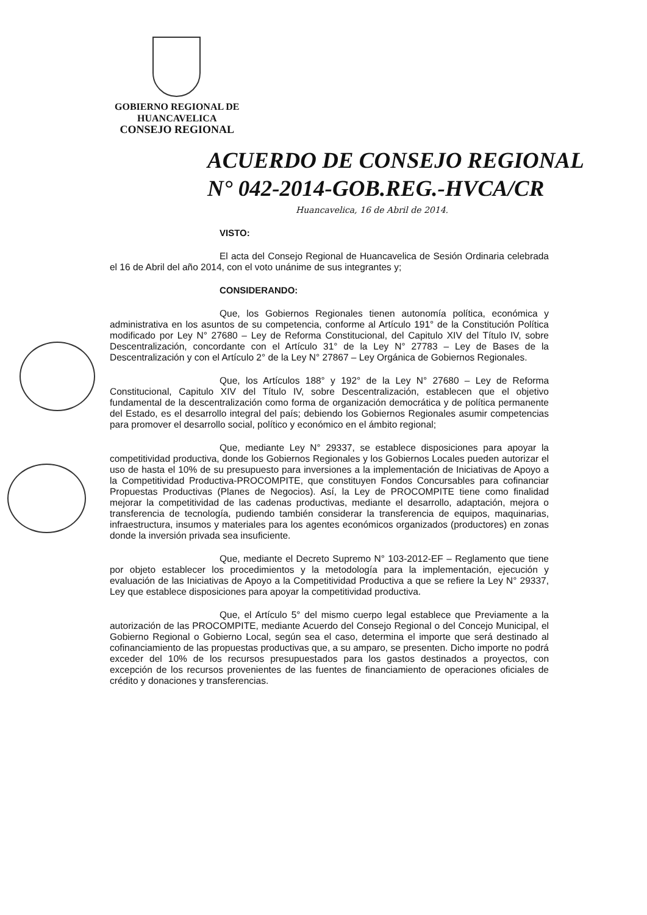GOBIERNO REGIONAL DE
HUANCAVELICA
CONSEJO REGIONAL
ACUERDO DE CONSEJO REGIONAL
N° 042-2014-GOB.REG.-HVCA/CR
Huancavelica, 16 de Abril de 2014.
VISTO:
El acta del Consejo Regional de Huancavelica de Sesión Ordinaria celebrada el 16 de Abril del año 2014, con el voto unánime de sus integrantes y;
CONSIDERANDO:
Que, los Gobiernos Regionales tienen autonomía política, económica y administrativa en los asuntos de su competencia, conforme al Artículo 191° de la Constitución Política modificado por Ley N° 27680 – Ley de Reforma Constitucional, del Capitulo XIV del Título IV, sobre Descentralización, concordante con el Artículo 31° de la Ley N° 27783 – Ley de Bases de la Descentralización y con el Artículo 2° de la Ley N° 27867 – Ley Orgánica de Gobiernos Regionales.
Que, los Artículos 188° y 192° de la Ley N° 27680 – Ley de Reforma Constitucional, Capitulo XIV del Título IV, sobre Descentralización, establecen que el objetivo fundamental de la descentralización como forma de organización democrática y de política permanente del Estado, es el desarrollo integral del país; debiendo los Gobiernos Regionales asumir competencias para promover el desarrollo social, político y económico en el ámbito regional;
Que, mediante Ley N° 29337, se establece disposiciones para apoyar la competitividad productiva, donde los Gobiernos Regionales y los Gobiernos Locales pueden autorizar el uso de hasta el 10% de su presupuesto para inversiones a la implementación de Iniciativas de Apoyo a la Competitividad Productiva-PROCOMPITE, que constituyen Fondos Concursables para cofinanciar Propuestas Productivas (Planes de Negocios). Así, la Ley de PROCOMPITE tiene como finalidad mejorar la competitividad de las cadenas productivas, mediante el desarrollo, adaptación, mejora o transferencia de tecnología, pudiendo también considerar la transferencia de equipos, maquinarias, infraestructura, insumos y materiales para los agentes económicos organizados (productores) en zonas donde la inversión privada sea insuficiente.
Que, mediante el Decreto Supremo N° 103-2012-EF – Reglamento que tiene por objeto establecer los procedimientos y la metodología para la implementación, ejecución y evaluación de las Iniciativas de Apoyo a la Competitividad Productiva a que se refiere la Ley N° 29337, Ley que establece disposiciones para apoyar la competitividad productiva.
Que, el Artículo 5° del mismo cuerpo legal establece que Previamente a la autorización de las PROCOMPITE, mediante Acuerdo del Consejo Regional o del Concejo Municipal, el Gobierno Regional o Gobierno Local, según sea el caso, determina el importe que será destinado al cofinanciamiento de las propuestas productivas que, a su amparo, se presenten. Dicho importe no podrá exceder del 10% de los recursos presupuestados para los gastos destinados a proyectos, con excepción de los recursos provenientes de las fuentes de financiamiento de operaciones oficiales de crédito y donaciones y transferencias.